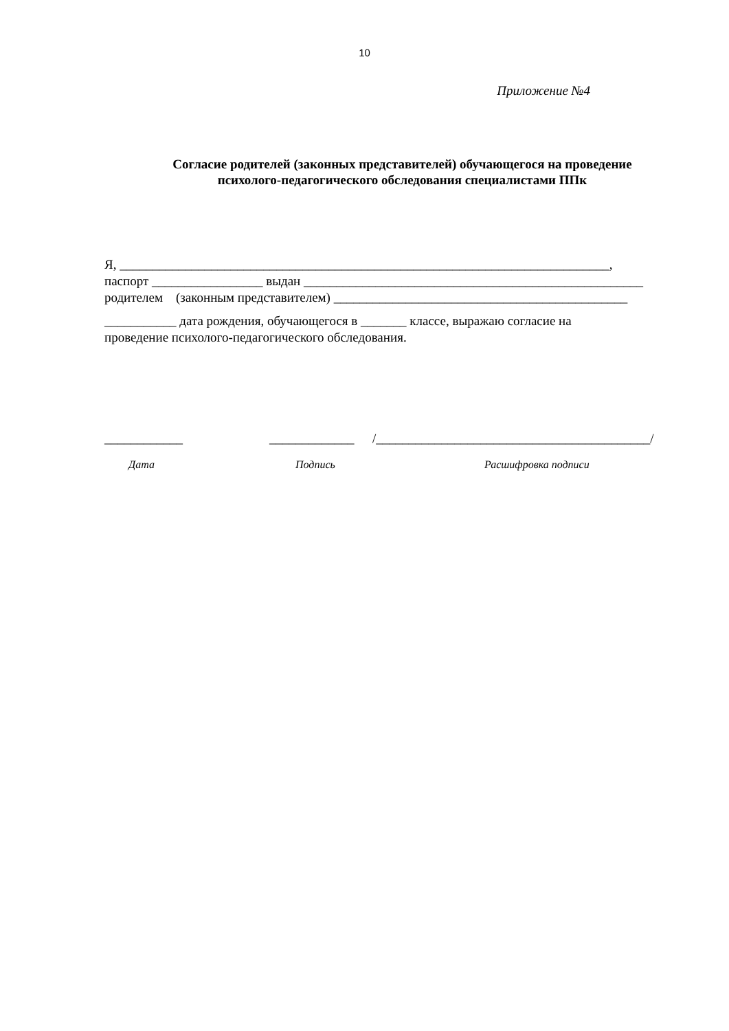10
Приложение №4
Согласие родителей (законных представителей) обучающегося на проведение
психолого-педагогического обследования специалистами ППк
Я, ___________________________________________________________________________,
паспорт _________________ выдан ____________________________________________________
родителем (законным представителем) _____________________________________________
___________ дата рождения, обучающегося в _______ классе, выражаю согласие на
проведение психолого-педагогического обследования.
____________ _____________ /__________________________________________/
Дата Подпись Расшифровка подписи